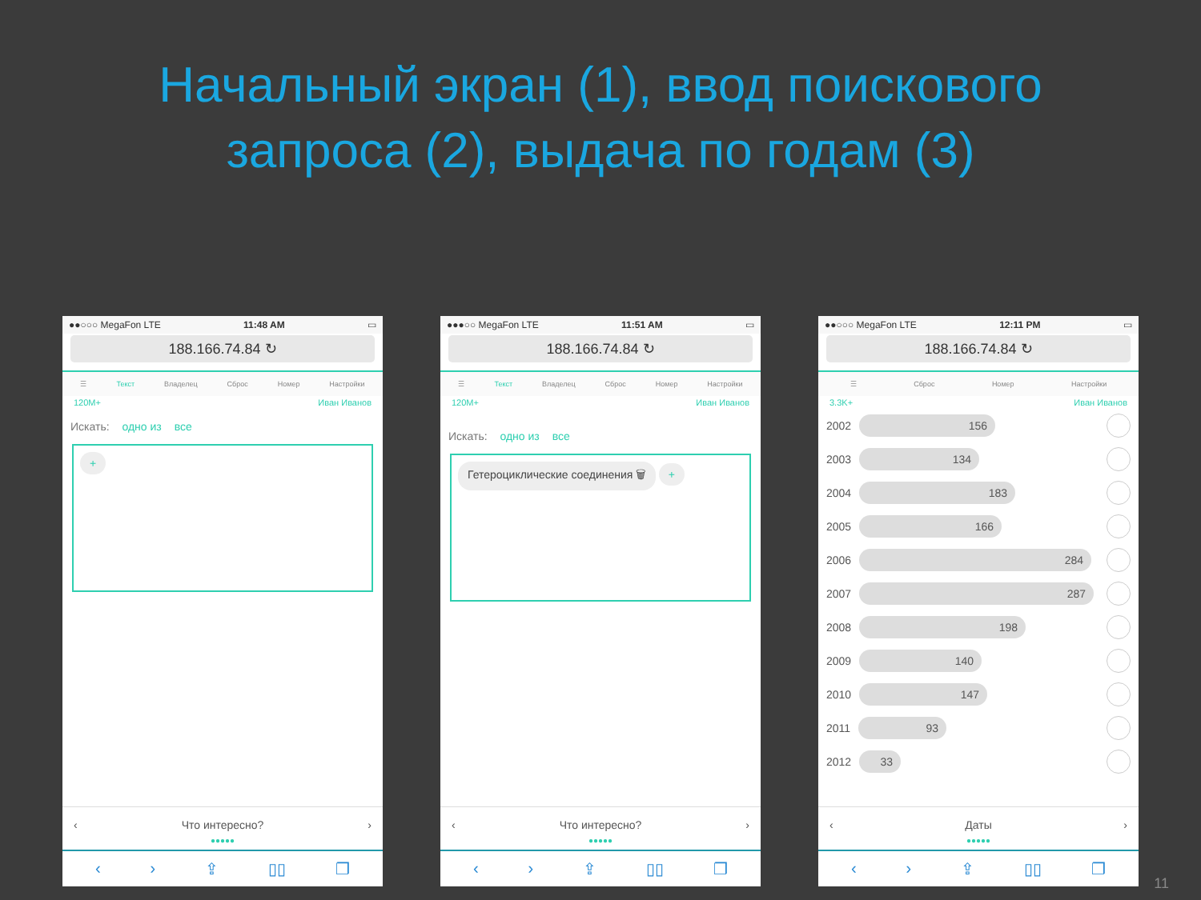Начальный экран (1), ввод поискового
запроса (2), выдача по годам (3)
●●○○○ MegaFon LTE 11:48 AM ▭
188.166.74.84 ↻
☰ Текст Владелец Сброс Номер Настройки
120M+ Иван Иванов
Искать: одно из все
+
‹ Что интересно? ›
●●●●●
‹ › ⇪ ▯▯ ❐
●●●○○ MegaFon LTE 11:51 AM ▭
188.166.74.84 ↻
☰ Текст Владелец Сброс Номер Настройки
120M+ Иван Иванов
Искать: одно из все
Гетероциклические соединения 🗑 +
‹ Что интересно? ›
●●●●●
‹ › ⇪ ▯▯ ❐
●●○○○ MegaFon LTE 12:11 PM ▭
188.166.74.84 ↻
☰ Сброс Номер Настройки
3.3K+ Иван Иванов
2002
156
2003
134
2004
183
2005
166
2006
284
2007
287
2008
198
2009
140
2010
147
2011
93
2012
33
‹ Даты ›
●●●●●
‹ › ⇪ ▯▯ ❐
11